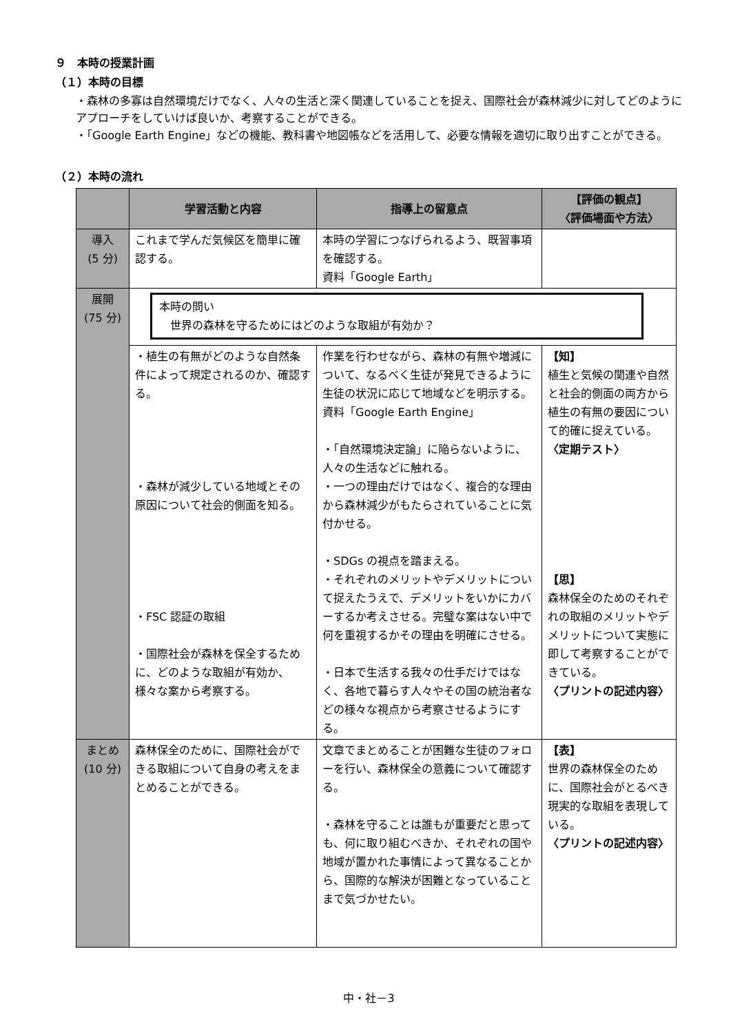９　本時の授業計画
（１）本時の目標
・森林の多寡は自然環境だけでなく、人々の生活と深く関連していることを捉え、国際社会が森林減少に対してどのようにアプローチをしていけば良いか、考察することができる。
・「Google Earth Engine」などの機能、教科書や地図帳などを活用して、必要な情報を適切に取り出すことができる。
（２）本時の流れ
| | 学習活動と内容 | 指導上の留意点 | 【評価の観点】 〈評価場面や方法〉 |
| --- | --- | --- | --- |
| 導入 (5 分) | これまで学んだ気候区を簡単に確認する。 | 本時の学習につなげられるよう、既習事項を確認する。 資料「Google Earth」 | |
| 展開 (75 分) | 本時の問い 世界の森林を守るためにはどのような取組が有効か？ | | |
| | ・植生の有無がどのような自然条件によって規定されるのか、確認する。 ・森林が減少している地域とその原因について社会的側面を知る。 ・FSC 認証の取組 ・国際社会が森林を保全するために、どのような取組が有効か、様々な案から考察する。 | 作業を行わせながら、森林の有無や増減について、なるべく生徒が発見できるように生徒の状況に応じて地域などを明示する。 資料「Google Earth Engine」 ・「自然環境決定論」に陥らないように、人々の生活などに触れる。 ・一つの理由だけではなく、複合的な理由から森林減少がもたらされていることに気付かせる。 ・SDGs の視点を踏まえる。 ・それぞれのメリットやデメリットについて捉えたうえで、デメリットをいかにカバーするか考えさせる。完璧な案はない中で何を重視するかその理由を明確にさせる。 ・日本で生活する我々の仕手だけではなく、各地で暮らす人々やその国の統治者などの様々な視点から考察させるようにする。 | 【知】 植生と気候の関連や自然と社会的側面の両方から植生の有無の要因について的確に捉えている。 〈定期テスト〉 【思】 森林保全のためのそれぞれの取組のメリットやデメリットについて実態に即して考察することができている。 〈プリントの記述内容〉 |
| まとめ (10 分) | 森林保全のために、国際社会ができる取組について自身の考えをまとめることができる。 | 文章でまとめることが困難な生徒のフォローを行い、森林保全の意義について確認する。 ・森林を守ることは誰もが重要だと思っても、何に取り組むべきか、それぞれの国や地域が置かれた事情によって異なることから、国際的な解決が困難となっていることまで気づかせたい。 | 【表】 世界の森林保全のために、国際社会がとるべき現実的な取組を表現している。 〈プリントの記述内容〉 |
中・社－3